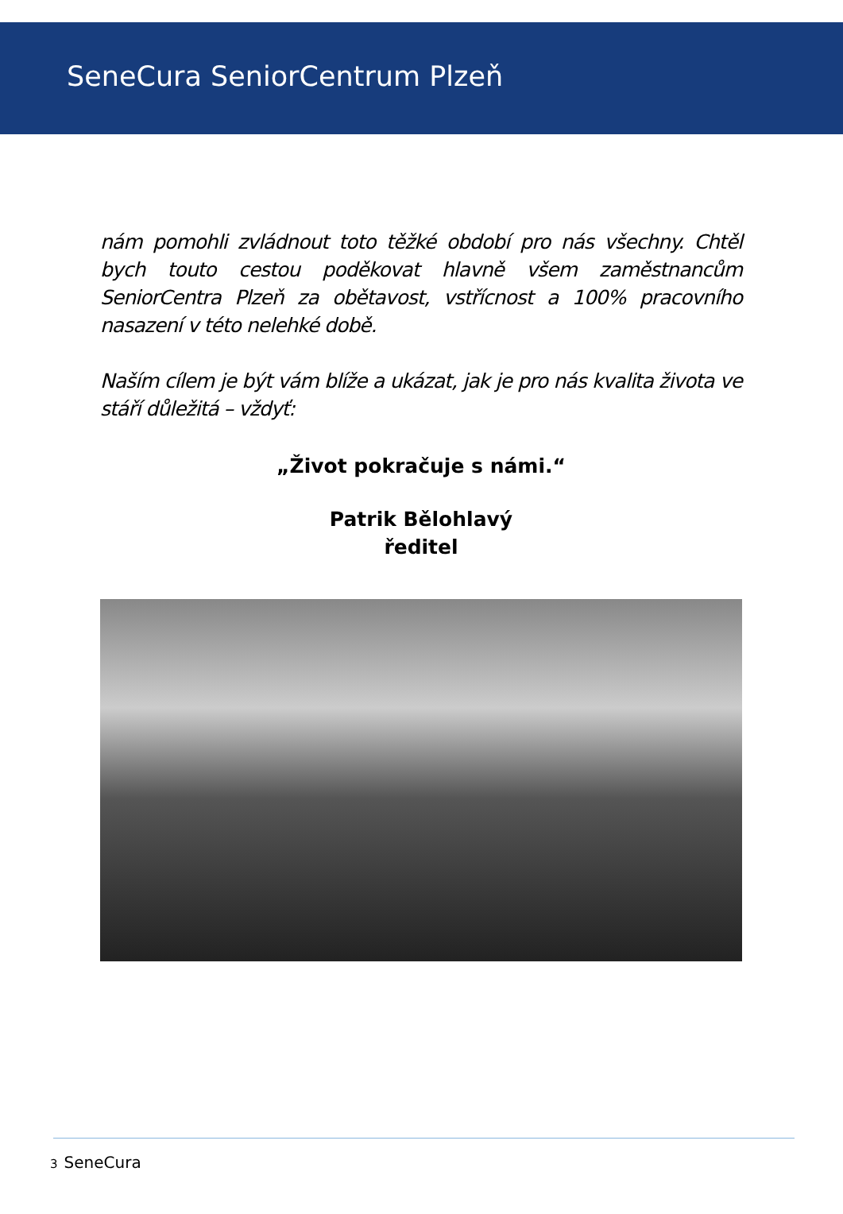SeneCura SeniorCentrum Plzeň
nám pomohli zvládnout toto těžké období pro nás všechny. Chtěl bych touto cestou poděkovat hlavně všem zaměstnancům SeniorCentra Plzeň za obětavost, vstřícnost a 100% pracovního nasazení v této nelehké době.
Naším cílem je být vám blíže a ukázat, jak je pro nás kvalita života ve stáří důležitá – vždyť:
„Život pokračuje s námi.“
Patrik Bělohlavý
ředitel
3 SeneCura